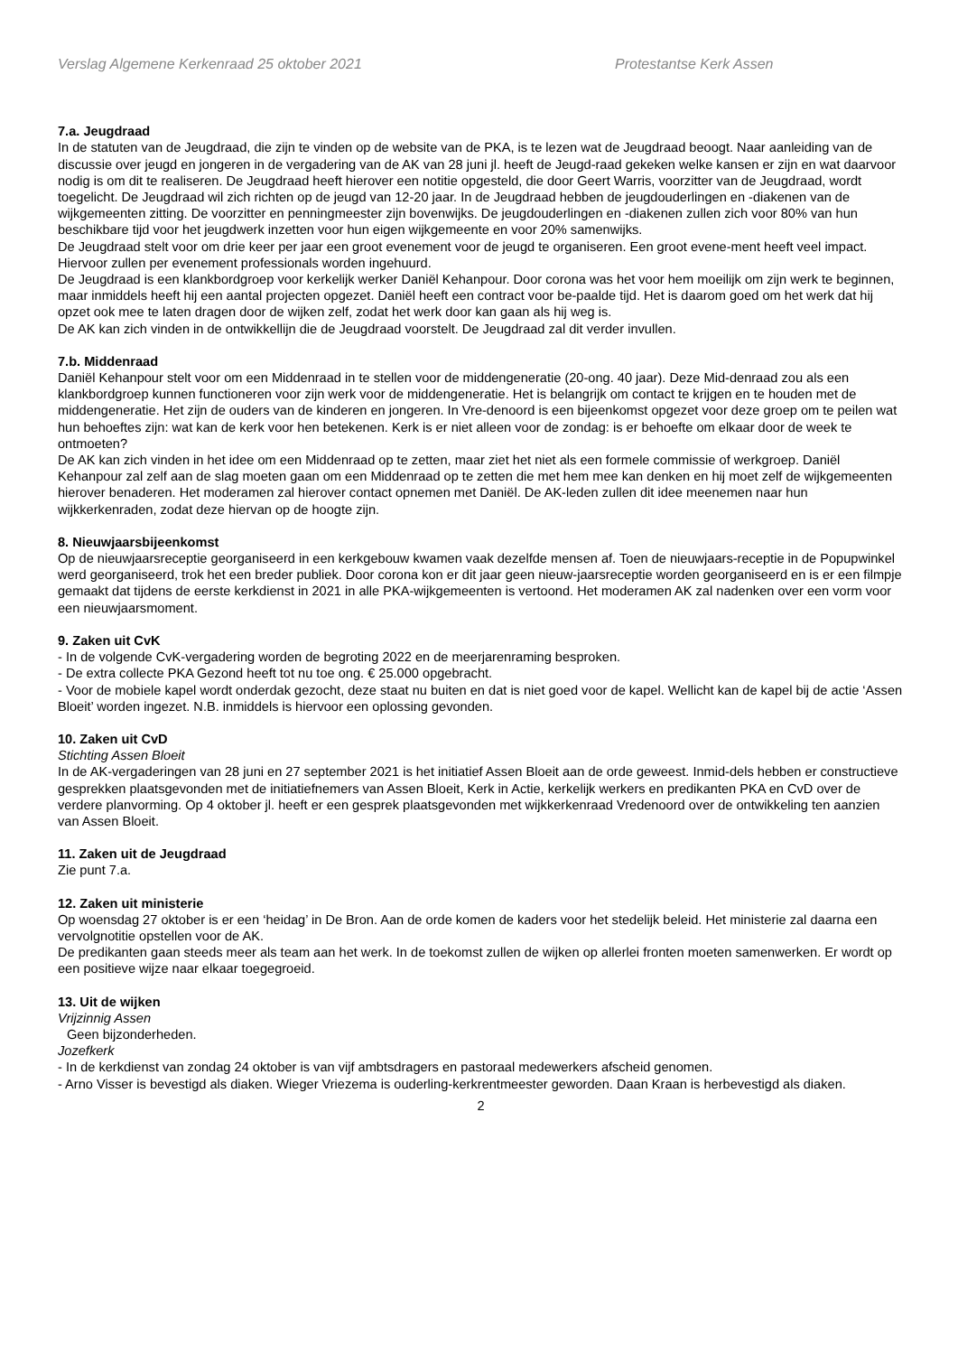Verslag Algemene Kerkenraad 25 oktober 2021 Protestantse Kerk Assen
7.a. Jeugdraad
In de statuten van de Jeugdraad, die zijn te vinden op de website van de PKA, is te lezen wat de Jeugdraad beoogt. Naar aanleiding van de discussie over jeugd en jongeren in de vergadering van de AK van 28 juni jl. heeft de Jeugd-raad gekeken welke kansen er zijn en wat daarvoor nodig is om dit te realiseren. De Jeugdraad heeft hierover een notitie opgesteld, die door Geert Warris, voorzitter van de Jeugdraad, wordt toegelicht. De Jeugdraad wil zich richten op de jeugd van 12-20 jaar. In de Jeugdraad hebben de jeugdouderlingen en -diakenen van de wijkgemeenten zitting. De voorzitter en penningmeester zijn bovenwijks. De jeugdouderlingen en -diakenen zullen zich voor 80% van hun beschikbare tijd voor het jeugdwerk inzetten voor hun eigen wijkgemeente en voor 20% samenwijks.
De Jeugdraad stelt voor om drie keer per jaar een groot evenement voor de jeugd te organiseren. Een groot evene-ment heeft veel impact. Hiervoor zullen per evenement professionals worden ingehuurd.
De Jeugdraad is een klankbordgroep voor kerkelijk werker Daniël Kehanpour. Door corona was het voor hem moeilijk om zijn werk te beginnen, maar inmiddels heeft hij een aantal projecten opgezet. Daniël heeft een contract voor be-paalde tijd. Het is daarom goed om het werk dat hij opzet ook mee te laten dragen door de wijken zelf, zodat het werk door kan gaan als hij weg is.
De AK kan zich vinden in de ontwikkellijn die de Jeugdraad voorstelt. De Jeugdraad zal dit verder invullen.
7.b. Middenraad
Daniël Kehanpour stelt voor om een Middenraad in te stellen voor de middengeneratie (20-ong. 40 jaar). Deze Mid-denraad zou als een klankbordgroep kunnen functioneren voor zijn werk voor de middengeneratie. Het is belangrijk om contact te krijgen en te houden met de middengeneratie. Het zijn de ouders van de kinderen en jongeren. In Vre-denoord is een bijeenkomst opgezet voor deze groep om te peilen wat hun behoeftes zijn: wat kan de kerk voor hen betekenen. Kerk is er niet alleen voor de zondag: is er behoefte om elkaar door de week te ontmoeten?
De AK kan zich vinden in het idee om een Middenraad op te zetten, maar ziet het niet als een formele commissie of werkgroep. Daniël Kehanpour zal zelf aan de slag moeten gaan om een Middenraad op te zetten die met hem mee kan denken en hij moet zelf de wijkgemeenten hierover benaderen. Het moderamen zal hierover contact opnemen met Daniël. De AK-leden zullen dit idee meenemen naar hun wijkkerkenraden, zodat deze hiervan op de hoogte zijn.
8. Nieuwjaarsbijeenkomst
Op de nieuwjaarsreceptie georganiseerd in een kerkgebouw kwamen vaak dezelfde mensen af. Toen de nieuwjaars-receptie in de Popupwinkel werd georganiseerd, trok het een breder publiek. Door corona kon er dit jaar geen nieuw-jaarsreceptie worden georganiseerd en is er een filmpje gemaakt dat tijdens de eerste kerkdienst in 2021 in alle PKA-wijkgemeenten is vertoond. Het moderamen AK zal nadenken over een vorm voor een nieuwjaarsmoment.
9. Zaken uit CvK
- In de volgende CvK-vergadering worden de begroting 2022 en de meerjarenraming besproken.
- De extra collecte PKA Gezond heeft tot nu toe ong. € 25.000 opgebracht.
- Voor de mobiele kapel wordt onderdak gezocht, deze staat nu buiten en dat is niet goed voor de kapel. Wellicht kan de kapel bij de actie ‘Assen Bloeit’ worden ingezet. N.B. inmiddels is hiervoor een oplossing gevonden.
10. Zaken uit CvD
Stichting Assen Bloeit
In de AK-vergaderingen van 28 juni en 27 september 2021 is het initiatief Assen Bloeit aan de orde geweest. Inmid-dels hebben er constructieve gesprekken plaatsgevonden met de initiatiefnemers van Assen Bloeit, Kerk in Actie, kerkelijk werkers en predikanten PKA en CvD over de verdere planvorming. Op 4 oktober jl. heeft er een gesprek plaatsgevonden met wijkkerkenraad Vredenoord over de ontwikkeling ten aanzien van Assen Bloeit.
11. Zaken uit de Jeugdraad
Zie punt 7.a.
12. Zaken uit ministerie
Op woensdag 27 oktober is er een ‘heidag’ in De Bron. Aan de orde komen de kaders voor het stedelijk beleid. Het ministerie zal daarna een vervolgnotitie opstellen voor de AK.
De predikanten gaan steeds meer als team aan het werk. In de toekomst zullen de wijken op allerlei fronten moeten samenwerken. Er wordt op een positieve wijze naar elkaar toegegroeid.
13. Uit de wijken
Vrijzinnig Assen
Geen bijzonderheden.
Jozefkerk
- In de kerkdienst van zondag 24 oktober is van vijf ambtsdragers en pastoraal medewerkers afscheid genomen.
- Arno Visser is bevestigd als diaken. Wieger Vriezema is ouderling-kerkrentmeester geworden. Daan Kraan is herbevestigd als diaken.
2